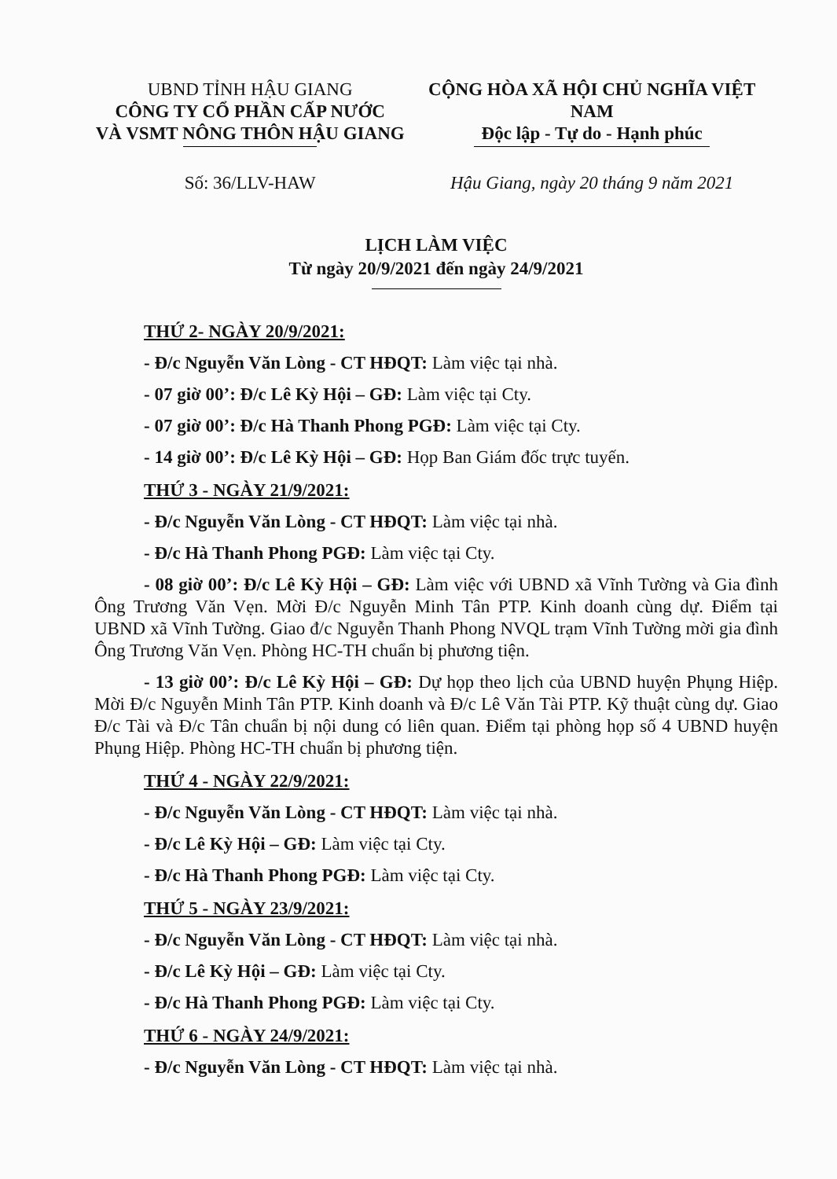UBND TỈNH HẬU GIANG
CÔNG TY CỔ PHẦN CẤP NƯỚC
VÀ VSMT NÔNG THÔN HẬU GIANG
CỘNG HÒA XÃ HỘI CHỦ NGHĨA VIỆT NAM
Độc lập - Tự do - Hạnh phúc
Số: 36/LLV-HAW Hậu Giang, ngày 20 tháng 9 năm 2021
LỊCH LÀM VIỆC
Từ ngày 20/9/2021 đến ngày 24/9/2021
THỨ 2- NGÀY 20/9/2021:
- Đ/c Nguyễn Văn Lòng - CT HĐQT: Làm việc tại nhà.
- 07 giờ 00’: Đ/c Lê Kỳ Hội – GĐ: Làm việc tại Cty.
- 07 giờ 00’: Đ/c Hà Thanh Phong PGĐ: Làm việc tại Cty.
- 14 giờ 00’: Đ/c Lê Kỳ Hội – GĐ: Họp Ban Giám đốc trực tuyến.
THỨ 3 - NGÀY 21/9/2021:
- Đ/c Nguyễn Văn Lòng - CT HĐQT: Làm việc tại nhà.
- Đ/c Hà Thanh Phong PGĐ: Làm việc tại Cty.
- 08 giờ 00’: Đ/c Lê Kỳ Hội – GĐ: Làm việc với UBND xã Vĩnh Tường và Gia đình Ông Trương Văn Vẹn. Mời Đ/c Nguyễn Minh Tân PTP. Kinh doanh cùng dự. Điểm tại UBND xã Vĩnh Tường. Giao đ/c Nguyễn Thanh Phong NVQL trạm Vĩnh Tường mời gia đình Ông Trương Văn Vẹn. Phòng HC-TH chuẩn bị phương tiện.
- 13 giờ 00’: Đ/c Lê Kỳ Hội – GĐ: Dự họp theo lịch của UBND huyện Phụng Hiệp. Mời Đ/c Nguyễn Minh Tân PTP. Kinh doanh và Đ/c Lê Văn Tài PTP. Kỹ thuật cùng dự. Giao Đ/c Tài và Đ/c Tân chuẩn bị nội dung có liên quan. Điểm tại phòng họp số 4 UBND huyện Phụng Hiệp. Phòng HC-TH chuẩn bị phương tiện.
THỨ 4 - NGÀY 22/9/2021:
- Đ/c Nguyễn Văn Lòng - CT HĐQT: Làm việc tại nhà.
- Đ/c Lê Kỳ Hội – GĐ: Làm việc tại Cty.
- Đ/c Hà Thanh Phong PGĐ: Làm việc tại Cty.
THỨ 5 - NGÀY 23/9/2021:
- Đ/c Nguyễn Văn Lòng - CT HĐQT: Làm việc tại nhà.
- Đ/c Lê Kỳ Hội – GĐ: Làm việc tại Cty.
- Đ/c Hà Thanh Phong PGĐ: Làm việc tại Cty.
THỨ 6 - NGÀY 24/9/2021:
- Đ/c Nguyễn Văn Lòng - CT HĐQT: Làm việc tại nhà.